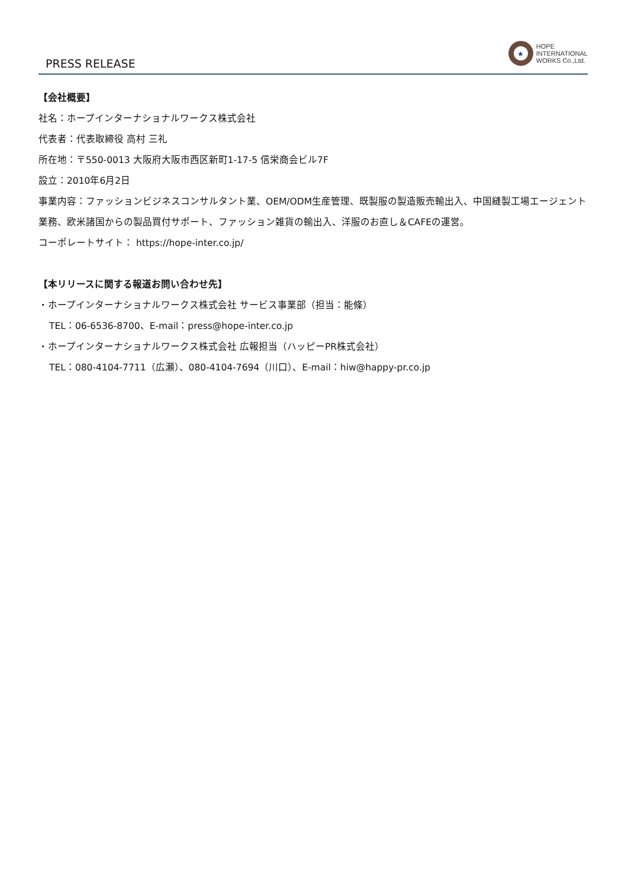PRESS RELEASE
★
HOPE
INTERNATIONAL
WORKS Co.,Ltd.
【会社概要】
社名：ホープインターナショナルワークス株式会社
代表者：代表取締役 高村 三礼
所在地：〒550-0013 大阪府大阪市西区新町1-17-5 信栄商会ビル7F
設立：2010年6月2日
事業内容：ファッションビジネスコンサルタント業、OEM/ODM生産管理、既製服の製造販売輸出入、中国縫製工場エージェント業務、欧米諸国からの製品買付サポート、ファッション雑貨の輸出入、洋服のお直し＆CAFEの運営。
コーポレートサイト： https://hope-inter.co.jp/
【本リリースに関する報道お問い合わせ先】
・ホープインターナショナルワークス株式会社 サービス事業部（担当：能條）
TEL：06-6536-8700、E-mail：press@hope-inter.co.jp
・ホープインターナショナルワークス株式会社 広報担当（ハッピーPR株式会社）
TEL：080-4104-7711（広瀬）、080-4104-7694（川口）、E-mail：hiw@happy-pr.co.jp